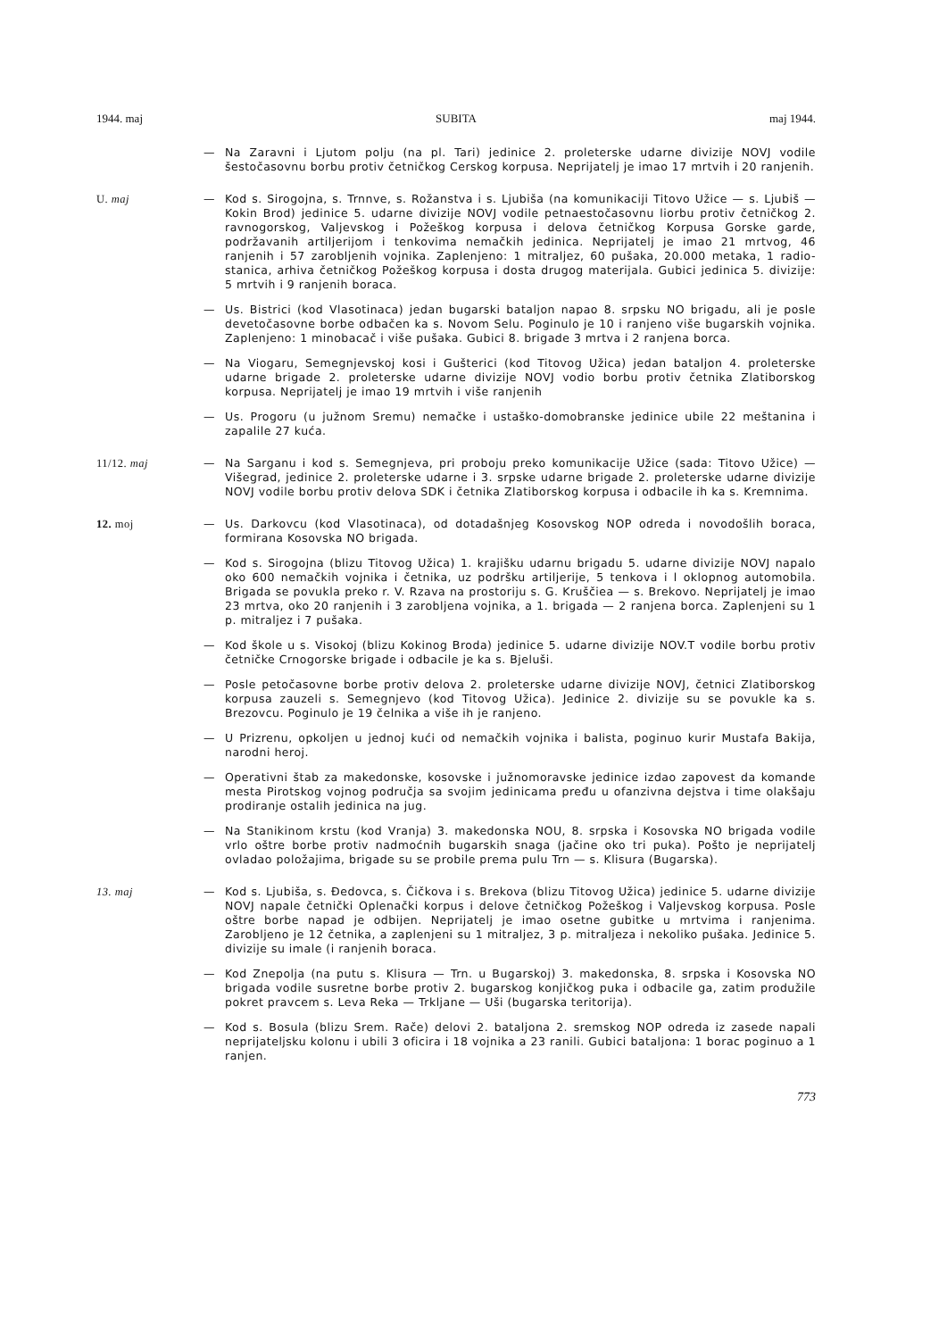1944. maj SUBITA maj 1944.
— Na Zaravni i Ljutom polju (na pl. Tari) jedinice 2. proleterske udarne divizije NOVJ vodile šestočasovnu borbu protiv četničkog Cerskog korpusa. Neprijatelj je imao 17 mrtvih i 20 ranjenih.
U. maj — Kod s. Sirogojna, s. Trnnve, s. Rožanstva i s. Ljubiša (na komunikaciji Titovo Užice — s. Ljubiš — Kokin Brod) jedinice 5. udarne divizije NOVJ vodile petnaestočasovnu liorbu protiv četničkog 2. ravnogorskog, Valjevskog i Požeškog korpusa i delova četničkog Korpusa Gorske garde, podržavanih artiljerijom i tenkovima nemačkih jedinica. Neprijatelj je imao 21 mrtvog, 46 ranjenih i 57 zarobljenih vojnika. Zaplenjeno: 1 mitraljez, 60 pušaka, 20.000 metaka, 1 radio-stanica, arhiva četničkog Požeškog korpusa i dosta drugog materijala. Gubici jedinica 5. divizije: 5 mrtvih i 9 ranjenih boraca.
— Us. Bistrici (kod Vlasotinaca) jedan bugarski bataljon napao 8. srpsku NO brigadu, ali je posle devetočasovne borbe odbačen ka s. Novom Selu. Poginulo je 10 i ranjeno više bugarskih vojnika. Zaplenjeno: 1 minobacač i više pušaka. Gubici 8. brigade 3 mrtva i 2 ranjena borca.
— Na Viogaru, Semegnjevskoj kosi i Gušterici (kod Titovog Užica) jedan bataljon 4. proleterske udarne brigade 2. proleterske udarne divizije NOVJ vodio borbu protiv četnika Zlatiborskog korpusa. Neprijatelj je imao 19 mrtvih i više ranjenih
— Us. Progoru (u južnom Sremu) nemačke i ustaško-domobranske jedinice ubile 22 meštanina i zapalile 27 kuća.
11/12. maj — Na Sarganu i kod s. Semegnjeva, pri proboju preko komunikacije Užice (sada: Titovo Užice) — Višegrad, jedinice 2. proleterske udarne i 3. srpske udarne brigade 2. proleterske udarne divizije NOVJ vodile borbu protiv delova SDK i četnika Zlatiborskog korpusa i odbacile ih ka s. Kremnima.
12. moj — Us. Darkovcu (kod Vlasotinaca), od dotadašnjeg Kosovskog NOP odreda i novodošlih boraca, formirana Kosovska NO brigada.
— Kod s. Sirogojna (blizu Titovog Užica) 1. krajišku udarnu brigadu 5. udarne divizije NOVJ napalo oko 600 nemačkih vojnika i četnika, uz podršku artiljerije, 5 tenkova i l oklopnog automobila. Brigada se povukla preko r. V. Rzava na prostoriju s. G. Kruščiea — s. Brekovo. Neprijatelj je imao 23 mrtva, oko 20 ranjenih i 3 zarobljena vojnika, a 1. brigada — 2 ranjena borca. Zaplenjeni su 1 p. mitraljez i 7 pušaka.
— Kod škole u s. Visokoj (blizu Kokinog Broda) jedinice 5. udarne divizije NOV.T vodile borbu protiv četničke Crnogorske brigade i odbacile je ka s. Bjeluši.
— Posle petočasovne borbe protiv delova 2. proleterske udarne divizije NOVJ, četnici Zlatiborskog korpusa zauzeli s. Semegnjevo (kod Titovog Užica). Jedinice 2. divizije su se povukle ka s. Brezovcu. Poginulo je 19 čelnika a više ih je ranjeno.
— U Prizrenu, opkoljen u jednoj kući od nemačkih vojnika i balista, poginuo kurir Mustafa Bakija, narodni heroj.
— Operativni štab za makedonske, kosovske i južnomoravske jedinice izdao zapovest da komande mesta Pirotskog vojnog područja sa svojim jedinicama pređu u ofanzivna dejstva i time olakšaju prodiranje ostalih jedinica na jug.
— Na Stanikinom krstu (kod Vranja) 3. makedonska NOU, 8. srpska i Kosovska NO brigada vodile vrlo oštre borbe protiv nadmoćnih bugarskih snaga (jačine oko tri puka). Pošto je neprijatelj ovladao položajima, brigade su se probile prema pulu Trn — s. Klisura (Bugarska).
13. maj — Kod s. Ljubiša, s. Đedovca, s. Čičkova i s. Brekova (blizu Titovog Užica) jedinice 5. udarne divizije NOVJ napale četnički Oplenački korpus i delove četničkog Požeškog i Valjevskog korpusa. Posle oštre borbe napad je odbijen. Neprijatelj je imao osetne gubitke u mrtvima i ranjenima. Zarobljeno je 12 četnika, a zaplenjeni su 1 mitraljez, 3 p. mitraljeza i nekoliko pušaka. Jedinice 5. divizije su imale (i ranjenih boraca.
— Kod Znepolja (na putu s. Klisura — Trn. u Bugarskoj) 3. makedonska, 8. srpska i Kosovska NO brigada vodile susretne borbe protiv 2. bugarskog konjičkog puka i odbacile ga, zatim produžile pokret pravcem s. Leva Reka — Trkljane — Uši (bugarska teritorija).
— Kod s. Bosula (blizu Srem. Rače) delovi 2. bataljona 2. sremskog NOP odreda iz zasede napali neprijateljsku kolonu i ubili 3 oficira i 18 vojnika a 23 ranili. Gubici bataljona: 1 borac poginuo a 1 ranjen.
773